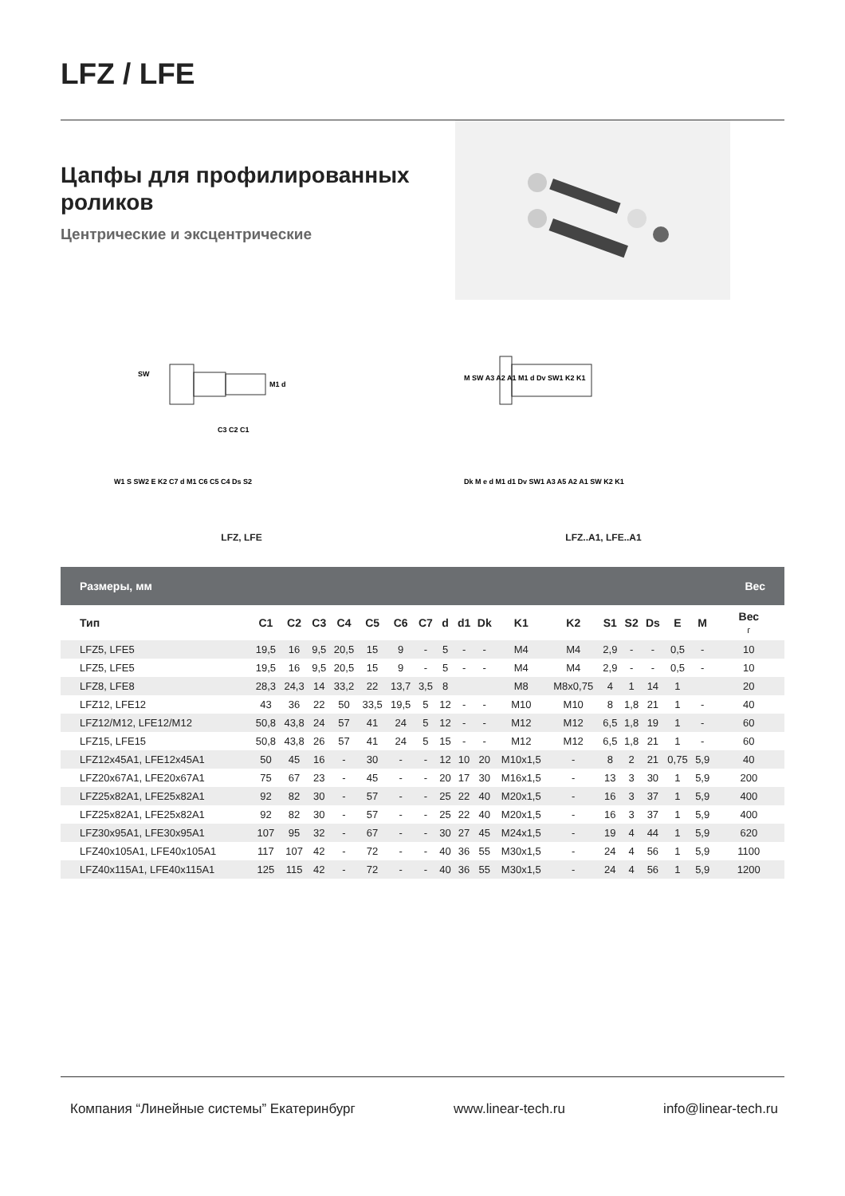LFZ / LFE
Цапфы для профилированных
роликов
Центрические и эксцентрические
SW
M1 d
C3 C2 C1
W1 S SW2 E K2 C7 d M1 C6 C5 C4 Ds S2
LFZ, LFE
M SW A3 A2 A1 M1 d Dv SW1 K2 K1
Dk M e d M1 d1 Dv SW1 A3 A5 A2 A1 SW K2 K1
LFZ..A1, LFE..A1
| Размеры, мм | | | | | | | | | | | | | | | | | | Вес |
| --- | --- | --- | --- | --- | --- | --- | --- | --- | --- | --- | --- | --- | --- | --- | --- | --- | --- | --- |
| Тип | C1 | C2 | C3 | C4 | C5 | C6 | C7 | d | d1 | Dk | K1 | K2 | S1 | S2 | Ds | E | M | Вес г |
| LFZ5, LFE5 | 19,5 | 16 | 9,5 | 20,5 | 15 | 9 | - | 5 | - | - | M4 | M4 | 2,9 | - | - | 0,5 | - | 10 |
| LFZ5, LFE5 | 19,5 | 16 | 9,5 | 20,5 | 15 | 9 | - | 5 | - | - | M4 | M4 | 2,9 | - | - | 0,5 | - | 10 |
| LFZ8, LFE8 | 28,3 | 24,3 | 14 | 33,2 | 22 | 13,7 | 3,5 | 8 | | | M8 | M8x0,75 | 4 | 1 | 14 | 1 | | 20 |
| LFZ12, LFE12 | 43 | 36 | 22 | 50 | 33,5 | 19,5 | 5 | 12 | - | - | M10 | M10 | 8 | 1,8 | 21 | 1 | - | 40 |
| LFZ12/M12, LFE12/M12 | 50,8 | 43,8 | 24 | 57 | 41 | 24 | 5 | 12 | - | - | M12 | M12 | 6,5 | 1,8 | 19 | 1 | - | 60 |
| LFZ15, LFE15 | 50,8 | 43,8 | 26 | 57 | 41 | 24 | 5 | 15 | - | - | M12 | M12 | 6,5 | 1,8 | 21 | 1 | - | 60 |
| LFZ12x45A1, LFE12x45A1 | 50 | 45 | 16 | - | 30 | - | - | 12 | 10 | 20 | M10x1,5 | - | 8 | 2 | 21 | 0,75 | 5,9 | 40 |
| LFZ20x67A1, LFE20x67A1 | 75 | 67 | 23 | - | 45 | - | - | 20 | 17 | 30 | M16x1,5 | - | 13 | 3 | 30 | 1 | 5,9 | 200 |
| LFZ25x82A1, LFE25x82A1 | 92 | 82 | 30 | - | 57 | - | - | 25 | 22 | 40 | M20x1,5 | - | 16 | 3 | 37 | 1 | 5,9 | 400 |
| LFZ25x82A1, LFE25x82A1 | 92 | 82 | 30 | - | 57 | - | - | 25 | 22 | 40 | M20x1,5 | - | 16 | 3 | 37 | 1 | 5,9 | 400 |
| LFZ30x95A1, LFE30x95A1 | 107 | 95 | 32 | - | 67 | - | - | 30 | 27 | 45 | M24x1,5 | - | 19 | 4 | 44 | 1 | 5,9 | 620 |
| LFZ40x105A1, LFE40x105A1 | 117 | 107 | 42 | - | 72 | - | - | 40 | 36 | 55 | M30x1,5 | - | 24 | 4 | 56 | 1 | 5,9 | 1100 |
| LFZ40x115A1, LFE40x115A1 | 125 | 115 | 42 | - | 72 | - | - | 40 | 36 | 55 | M30x1,5 | - | 24 | 4 | 56 | 1 | 5,9 | 1200 |
Компания “Линейные системы” Екатеринбург www.linear-tech.ru info@linear-tech.ru